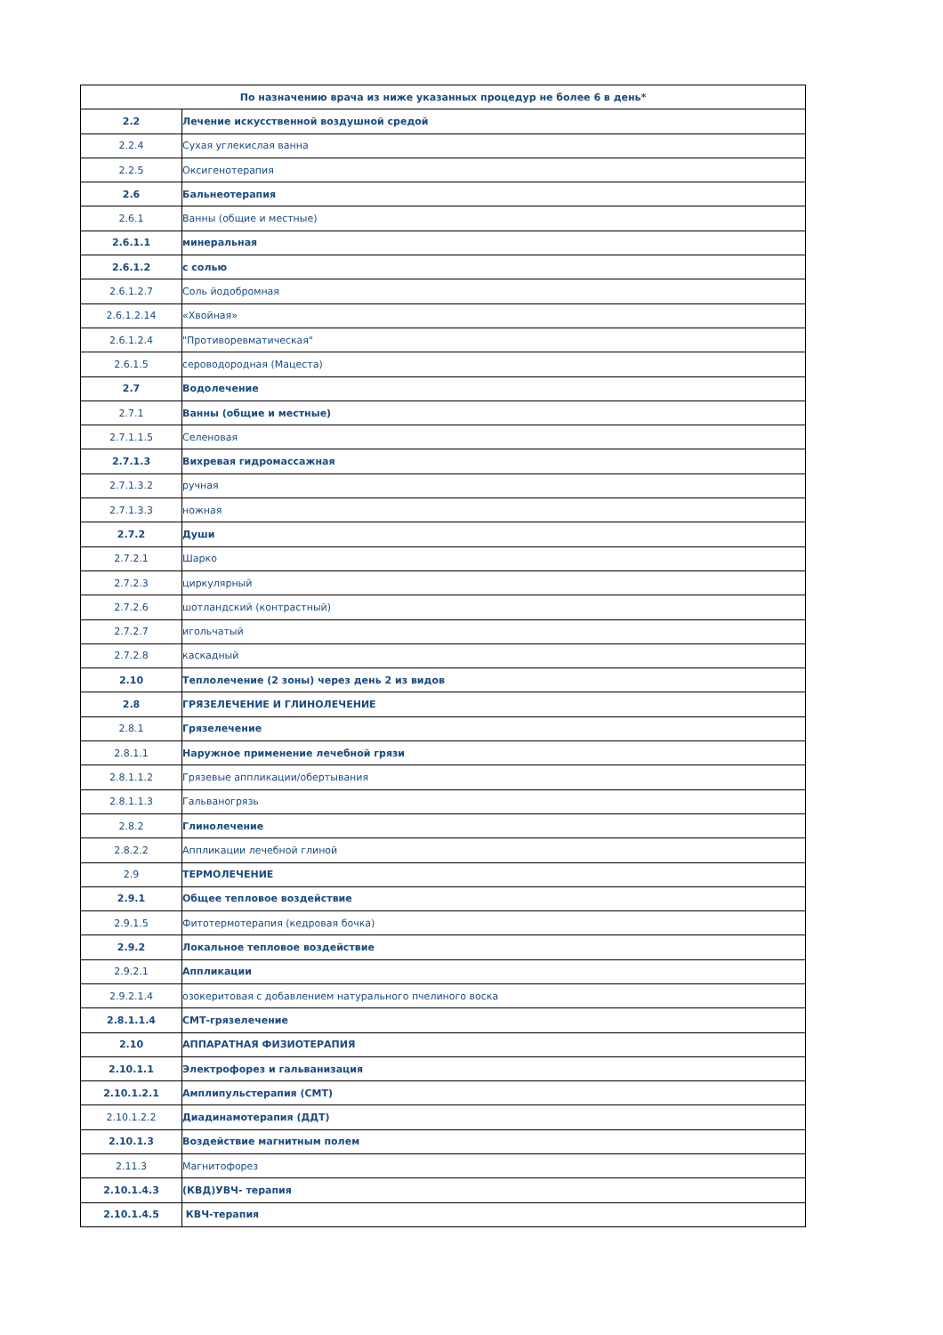| По назначению врача из ниже указанных процедур не более 6 в день* | |
| --- | --- |
| 2.2 | Лечение искусственной воздушной средой |
| 2.2.4 | Сухая углекислая ванна |
| 2.2.5 | Оксигенотерапия |
| 2.6 | Бальнеотерапия |
| 2.6.1 | Ванны (общие и местные) |
| 2.6.1.1 | минеральная |
| 2.6.1.2 | с солью |
| 2.6.1.2.7 | Соль йодобромная |
| 2.6.1.2.14 | «Хвойная» |
| 2.6.1.2.4 | "Противоревматическая" |
| 2.6.1.5 | сероводородная (Мацеста) |
| 2.7 | Водолечение |
| 2.7.1 | Ванны (общие и местные) |
| 2.7.1.1.5 | Селеновая |
| 2.7.1.3 | Вихревая гидромассажная |
| 2.7.1.3.2 | ручная |
| 2.7.1.3.3 | ножная |
| 2.7.2 | Души |
| 2.7.2.1 | Шарко |
| 2.7.2.3 | циркулярный |
| 2.7.2.6 | шотландский (контрастный) |
| 2.7.2.7 | игольчатый |
| 2.7.2.8 | каскадный |
| 2.10 | Теплолечение (2 зоны) через день 2 из видов |
| 2.8 | ГРЯЗЕЛЕЧЕНИЕ И ГЛИНОЛЕЧЕНИЕ |
| 2.8.1 | Грязелечение |
| 2.8.1.1 | Наружное применение лечебной грязи |
| 2.8.1.1.2 | Грязевые аппликации/обертывания |
| 2.8.1.1.3 | Гальваногрязь |
| 2.8.2 | Глинолечение |
| 2.8.2.2 | Аппликации лечебной глиной |
| 2.9 | ТЕРМОЛЕЧЕНИЕ |
| 2.9.1 | Общее тепловое воздействие |
| 2.9.1.5 | Фитотермотерапия (кедровая бочка) |
| 2.9.2 | Локальное тепловое воздействие |
| 2.9.2.1 | Аппликации |
| 2.9.2.1.4 | озокеритовая с добавлением натурального пчелиного воска |
| 2.8.1.1.4 | СМТ-грязелечение |
| 2.10 | АППАРАТНАЯ ФИЗИОТЕРАПИЯ |
| 2.10.1.1 | Электрофорез и гальванизация |
| 2.10.1.2.1 | Амплипульстерапия (СМТ) |
| 2.10.1.2.2 | Диадинамотерапия (ДДТ) |
| 2.10.1.3 | Воздействие магнитным полем |
| 2.11.3 | Магнитофорез |
| 2.10.1.4.3 | (КВД)УВЧ- терапия |
| 2.10.1.4.5 | КВЧ-терапия |